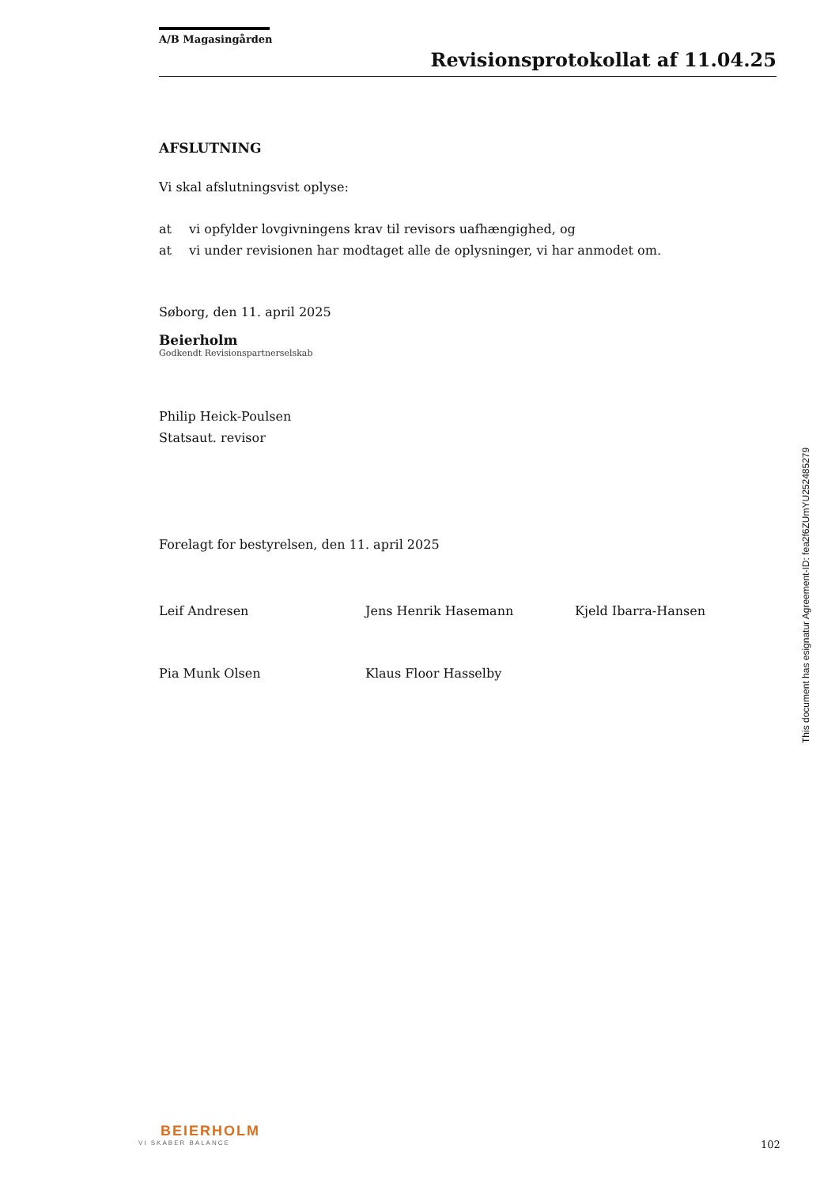A/B Magasingården
Revisionsprotokollat af 11.04.25
AFSLUTNING
Vi skal afslutningsvist oplyse:
at vi opfylder lovgivningens krav til revisors uafhængighed, og
at vi under revisionen har modtaget alle de oplysninger, vi har anmodet om.
Søborg, den 11. april 2025
Beierholm
Godkendt Revisionspartnerselskab
Philip Heick-Poulsen
Statsaut. revisor
Forelagt for bestyrelsen, den 11. april 2025
Leif Andresen Jens Henrik Hasemann Kjeld Ibarra-Hansen
Pia Munk Olsen Klaus Floor Hasselby
This document has esignatur Agreement-ID: fea2f6ZUmYU252485279
BEIERHOLM
VI SKABER BALANCE
102